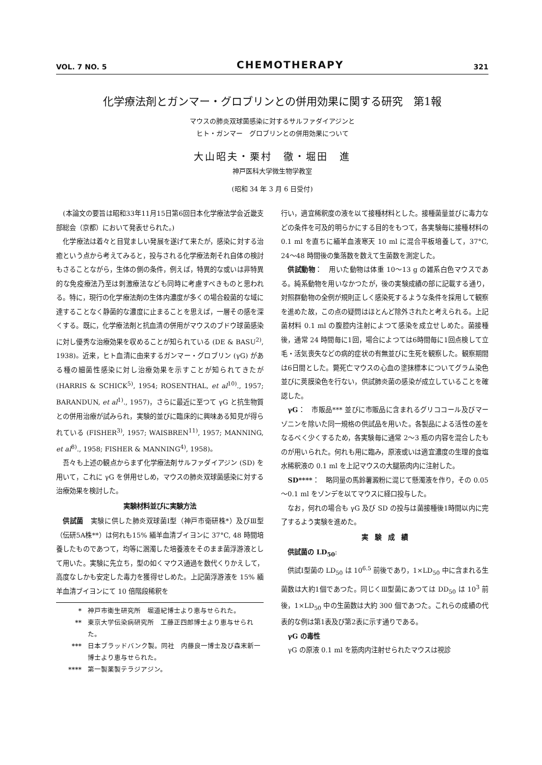VOL. 7 NO. 5 CHEMOTHERAPY 321
化学療法剤とガンマー・グロブリンとの併用効果に関する研究　第1報
マウスの肺炎双球菌感染に対するサルファダイアジンと
ヒト・ガンマー　グロブリンとの併用効果について
大山昭夫・栗村　徹・堀田　進
神戸医科大学微生物学教室
(昭和 34 年 3 月 6 日受付)
(本論文の要旨は昭和33年11月15日第6回日本化学療法学会近畿支部総会（京都）において発表せられた。)
化学療法は着々と目覚ましい発展を遂げて来たが，感染に対する治癒という点から考えてみると，投与される化学療法剤それ自体の検討もさることながら，生体の側の条件，例えば，特異的な或いは非特異的な免疫療法乃至は刺激療法なども同時に考慮すべきものと思われる。特に，現行の化学療法剤の生体内濃度が多くの場合殺菌的な域に達することなく静菌的な濃度に止まることを思えば，一層その感を深くする。既に，化学療法剤と抗血清の併用がマウスのブドウ球菌感染に対し優秀な治療効果を収めることが知られている (DE & BASU<sup>2)</sup>, 1938)。近来，ヒト血清に由来するガンマー・グロブリン (γG) がある種の細菌性感染に対し治療効果を示すことが知られてきたが (HARRIS & SCHICK<sup>5)</sup>, 1954; ROSENTHAL, et al<sup>10)</sup>., 1957; BARANDUN, et al<sup>1)</sup>., 1957)，さらに最近に至つて γG と抗生物質との併用治療が試みられ，実験的並びに臨床的に興味ある知見が得られている (FISHER<sup>3)</sup>, 1957; WAISBREN<sup>11)</sup>, 1957; MANNING, et al<sup>8)</sup>., 1958; FISHER & MANNING<sup>4)</sup>, 1958)。
吾々も上述の観点からまず化学療法剤サルファダイアジン (SD) を用いて，これに γG を併用せしめ，マウスの肺炎双球菌感染に対する治療効果を検討した。
実験材料並びに実験方法
供試菌　実験に供した肺炎双球菌Ⅰ型（神戸市衛研株*）及びⅢ型（伝研5A株**）は何れも15% 緬羊血清ブイヨンに 37°C, 48 時間培養したものであつて，均等に溷濁した培養液をそのまま菌浮游液として用いた。実験に先立ち，型の如くマウス通過を数代くりかえして，高度なしかも安定した毒力を獲得せしめた。上記菌浮游液を 15% 緬羊血清ブイヨンにて 10 倍階段稀釈を
* 神戸市衛生研究所　堀道紀博士より恵与せられた。
** 東京大学伝染病研究所　工藤正四郎博士より恵与せられた。
*** 日本ブラッドバンク製。同社　内藤良一博士及び森末新一博士より恵与せられた。
**** 第一製薬製テラジアジン。
行い，適宜稀釈度の液を以て接種材料とした。接種菌量並びに毒力などの条件を可及的明らかにする目的をもつて，各実験毎に接種材料の 0.1 ml を直ちに緬羊血液寒天 10 ml に混合平板培養して，37°C, 24～48 時間後の集落数を数えて生菌数を測定した。
供試動物：　用いた動物は体重 10～13 g の雑系白色マウスである。純系動物を用いなかつたが，後の実験成績の部に記載する通り，対照群動物の全例が規則正しく感染死するような条件を採用して観察を進めた故，この点の疑問はほとんど除外されたと考えられる。上記菌材料 0.1 ml の腹腔内注射によつて感染を成立せしめた。菌接種後，通常 24 時間毎に1回，場合によつては6時間毎に1回点検して立毛・活気喪失などの病的症状の有無並びに生死を観察した。観察期間は6日間とした。斃死亡マウスの心血の塗抹標本についてグラム染色並びに莢膜染色を行ない，供試肺炎菌の感染が成立していることを確認した。
γG：　市販品*** 並びに市販品に含まれるグリココール及びマーゾニンを除いた同一規格の供試品を用いた。各製品による活性の差をなるべく少くするため，各実験毎に通常 2～3 瓶の内容を混合したものが用いられた。何れも用に臨み，原液或いは適宜濃度の生理的食塩水稀釈液の 0.1 ml を上記マウスの大腿筋肉内に注射した。
SD****：　略同量の馬鈴薯澱粉に混じて懸濁液を作り，その 0.05～0.1 ml をゾンデを以てマウスに経口投与した。
なお，何れの場合も γG 及び SD の投与は菌接種後1時間以内に完了するよう実験を進めた。
実　験　成　績
供試菌の LD<sub>50</sub>:
供試Ⅰ型菌の LD<sub>50</sub> は 10<sup>6.5</sup> 前後であり，1×LD<sub>50</sub> 中に含まれる生菌数は大約1個であつた。同じくⅢ型菌にあつては DD<sub>50</sub> は 10<sup>3</sup> 前後，1×LD<sub>50</sub> 中の生菌数は大約 300 個であつた。これらの成績の代表的な例は第1表及び第2表に示す通りである。
γG の毒性
γG の原液 0.1 ml を筋肉内注射せられたマウスは視診